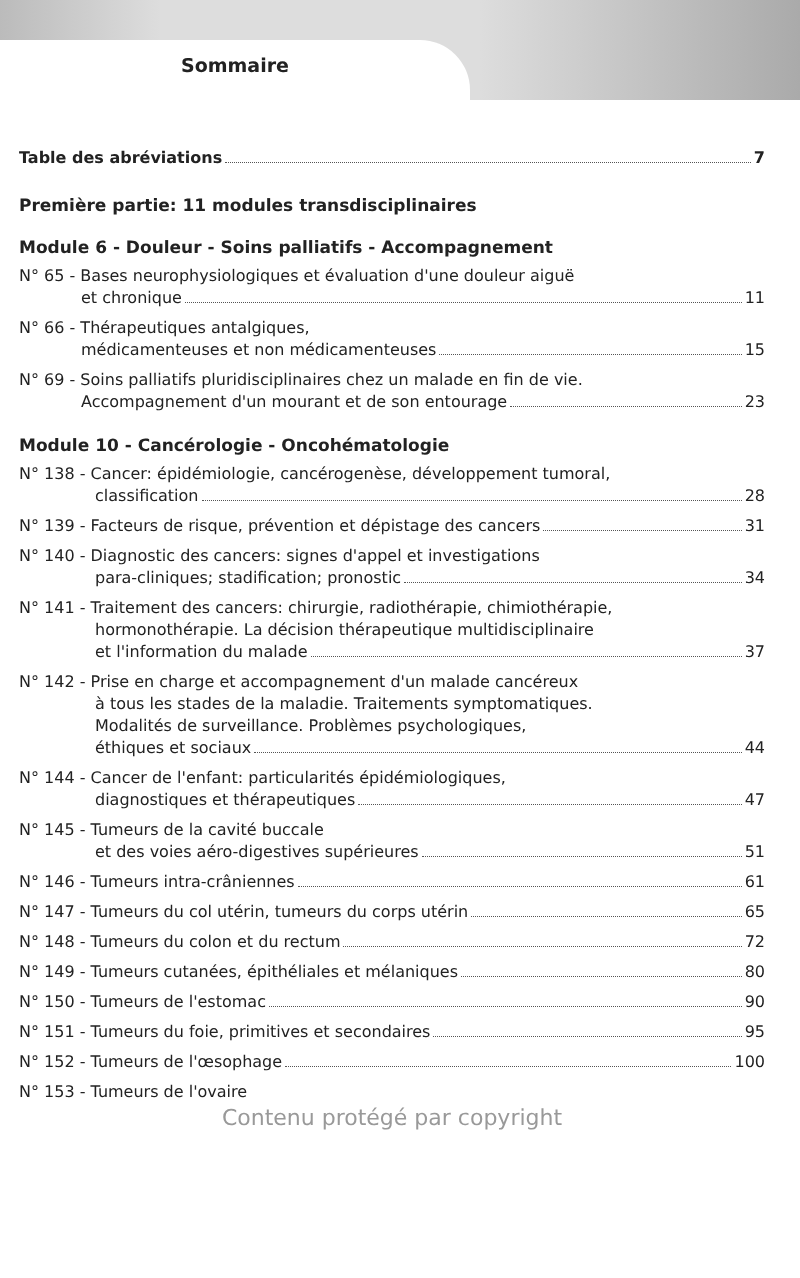Sommaire
Table des abréviations 7
Première partie: 11 modules transdisciplinaires
Module 6 - Douleur - Soins palliatifs - Accompagnement
N° 65 - Bases neurophysiologiques et évaluation d'une douleur aiguë
et chronique 11
N° 66 - Thérapeutiques antalgiques,
médicamenteuses et non médicamenteuses 15
N° 69 - Soins palliatifs pluridisciplinaires chez un malade en fin de vie.
Accompagnement d'un mourant et de son entourage 23
Module 10 - Cancérologie - Oncohématologie
N° 138 - Cancer: épidémiologie, cancérogenèse, développement tumoral,
classification 28
N° 139 - Facteurs de risque, prévention et dépistage des cancers 31
N° 140 - Diagnostic des cancers: signes d'appel et investigations
para-cliniques; stadification; pronostic 34
N° 141 - Traitement des cancers: chirurgie, radiothérapie, chimiothérapie,
hormonothérapie. La décision thérapeutique multidisciplinaire
et l'information du malade 37
N° 142 - Prise en charge et accompagnement d'un malade cancéreux
à tous les stades de la maladie. Traitements symptomatiques.
Modalités de surveillance. Problèmes psychologiques,
éthiques et sociaux 44
N° 144 - Cancer de l'enfant: particularités épidémiologiques,
diagnostiques et thérapeutiques 47
N° 145 - Tumeurs de la cavité buccale
et des voies aéro-digestives supérieures 51
N° 146 - Tumeurs intra-crâniennes 61
N° 147 - Tumeurs du col utérin, tumeurs du corps utérin 65
N° 148 - Tumeurs du colon et du rectum 72
N° 149 - Tumeurs cutanées, épithéliales et mélaniques 80
N° 150 - Tumeurs de l'estomac 90
N° 151 - Tumeurs du foie, primitives et secondaires 95
N° 152 - Tumeurs de l'œsophage 100
N° 153 - Tumeurs de l'ovaire
Contenu protégé par copyright